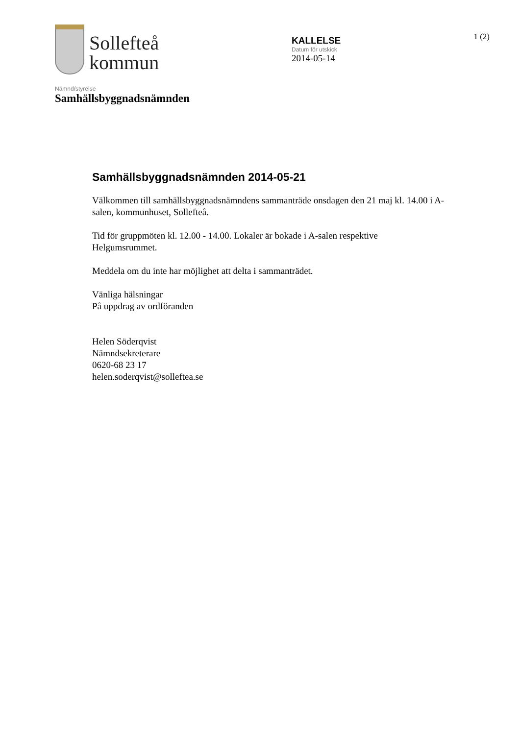Sollefteå
kommun
KALLELSE
Datum för utskick
2014-05-14
1 (2)
Nämnd/styrelse
Samhällsbyggnadsnämnden
Samhällsbyggnadsnämnden 2014-05-21
Välkommen till samhällsbyggnadsnämndens sammanträde onsdagen den 21 maj kl. 14.00 i A-salen, kommunhuset, Sollefteå.
Tid för gruppmöten kl. 12.00 - 14.00. Lokaler är bokade i A-salen respektive Helgumsrummet.
Meddela om du inte har möjlighet att delta i sammanträdet.
Vänliga hälsningar
På uppdrag av ordföranden
Helen Söderqvist
Nämndsekreterare
0620-68 23 17
helen.soderqvist@solleftea.se